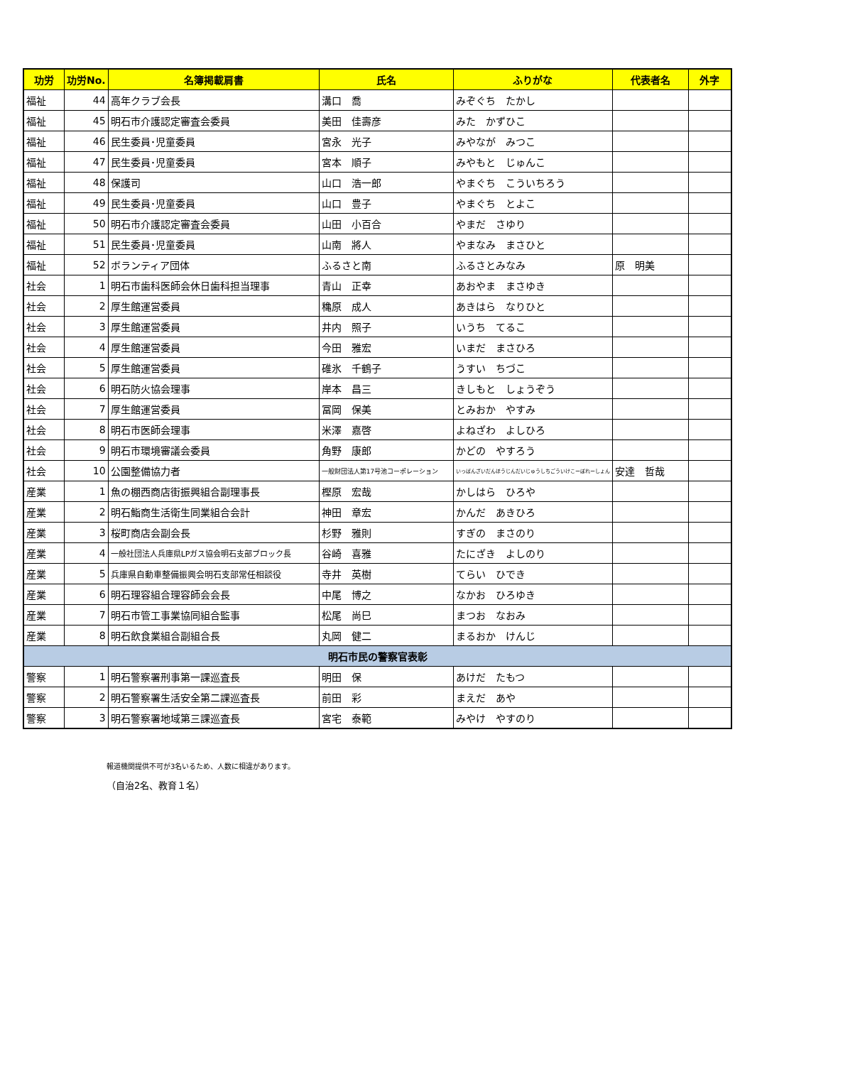| 功労 | 功労No. | 名簿掲載肩書 | 氏名 | ふりがな | 代表者名 | 外字 |
| --- | --- | --- | --- | --- | --- | --- |
| 福祉 | 44 | 高年クラブ会長 | 溝口 喬 | みぞぐち たかし | | |
| 福祉 | 45 | 明石市介護認定審査会委員 | 美田 佳壽彦 | みた かずひこ | | |
| 福祉 | 46 | 民生委員･児童委員 | 宮永 光子 | みやなが みつこ | | |
| 福祉 | 47 | 民生委員･児童委員 | 宮本 順子 | みやもと じゅんこ | | |
| 福祉 | 48 | 保護司 | 山口 浩一郎 | やまぐち こういちろう | | |
| 福祉 | 49 | 民生委員･児童委員 | 山口 豊子 | やまぐち とよこ | | |
| 福祉 | 50 | 明石市介護認定審査会委員 | 山田 小百合 | やまだ さゆり | | |
| 福祉 | 51 | 民生委員･児童委員 | 山南 將人 | やまなみ まさひと | | |
| 福祉 | 52 | ボランティア団体 | ふるさと南 | ふるさとみなみ | 原 明美 | |
| 社会 | 1 | 明石市歯科医師会休日歯科担当理事 | 青山 正幸 | あおやま まさゆき | | |
| 社会 | 2 | 厚生館運営委員 | 穐原 成人 | あきはら なりひと | | |
| 社会 | 3 | 厚生館運営委員 | 井内 照子 | いうち てるこ | | |
| 社会 | 4 | 厚生館運営委員 | 今田 雅宏 | いまだ まさひろ | | |
| 社会 | 5 | 厚生館運営委員 | 碓氷 千鶴子 | うすい ちづこ | | |
| 社会 | 6 | 明石防火協会理事 | 岸本 昌三 | きしもと しょうぞう | | |
| 社会 | 7 | 厚生館運営委員 | 冨岡 保美 | とみおか やすみ | | |
| 社会 | 8 | 明石市医師会理事 | 米澤 嘉啓 | よねざわ よしひろ | | |
| 社会 | 9 | 明石市環境審議会委員 | 角野 康郎 | かどの やすろう | | |
| 社会 | 10 | 公園整備協力者 | 一般財団法人第17号池コーポレーション | いっぱんざいだんほうじんだいじゅうしちごういけこーぽれーしょん | 安達 哲哉 | |
| 産業 | 1 | 魚の棚西商店街振興組合副理事長 | 樫原 宏哉 | かしはら ひろや | | |
| 産業 | 2 | 明石鮨商生活衛生同業組合会計 | 神田 章宏 | かんだ あきひろ | | |
| 産業 | 3 | 桜町商店会副会長 | 杉野 雅則 | すぎの まさのり | | |
| 産業 | 4 | 一般社団法人兵庫県LPガス協会明石支部ブロック長 | 谷崎 喜雅 | たにざき よしのり | | |
| 産業 | 5 | 兵庫県自動車整備振興会明石支部常任相談役 | 寺井 英樹 | てらい ひでき | | |
| 産業 | 6 | 明石理容組合理容師会会長 | 中尾 博之 | なかお ひろゆき | | |
| 産業 | 7 | 明石市管工事業協同組合監事 | 松尾 尚巳 | まつお なおみ | | |
| 産業 | 8 | 明石飲食業組合副組合長 | 丸岡 健二 | まるおか けんじ | | |
| 明石市民の警察官表彰 | | | | | | |
| 警察 | 1 | 明石警察署刑事第一課巡査長 | 明田 保 | あけだ たもつ | | |
| 警察 | 2 | 明石警察署生活安全第二課巡査長 | 前田 彩 | まえだ あや | | |
| 警察 | 3 | 明石警察署地域第三課巡査長 | 宮宅 泰範 | みやけ やすのり | | |
報道機関提供不可が3名いるため、人数に相違があります。
（自治2名、教育１名）